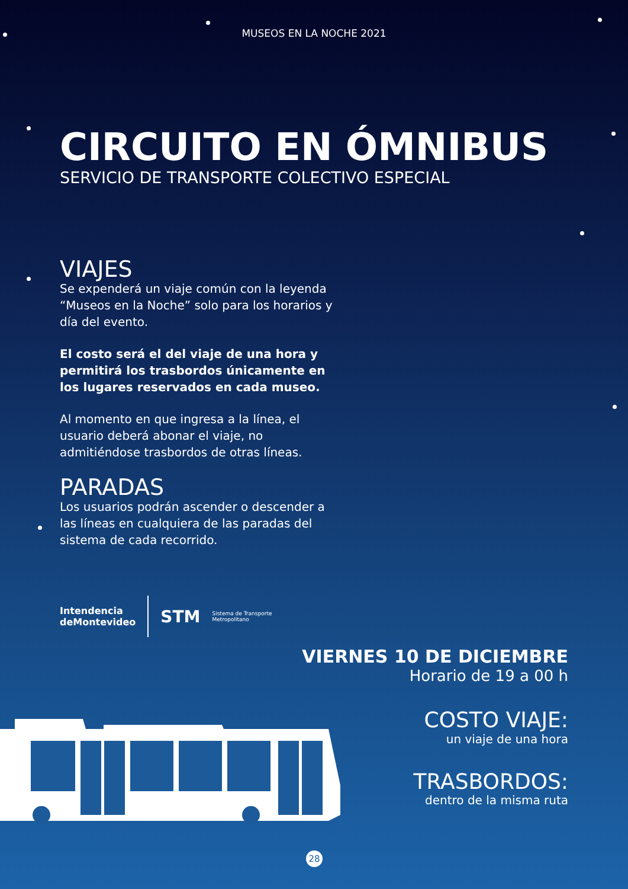MUSEOS EN LA NOCHE 2021
CIRCUITO EN ÓMNIBUS
SERVICIO DE TRANSPORTE COLECTIVO ESPECIAL
VIAJES
Se expenderá un viaje común con la leyenda “Museos en la Noche” solo para los horarios y día del evento.
El costo será el del viaje de una hora y permitirá los trasbordos únicamente en los lugares reservados en cada museo.
Al momento en que ingresa a la línea, el usuario deberá abonar el viaje, no admitiéndose trasbordos de otras líneas.
PARADAS
Los usuarios podrán ascender o descender a las líneas en cualquiera de las paradas del sistema de cada recorrido.
Intendencia
deMontevideo STM Sistema de Transporte
Metropolitano
VIERNES 10 DE DICIEMBRE
Horario de 19 a 00 h
COSTO VIAJE:
un viaje de una hora
TRASBORDOS:
dentro de la misma ruta
28